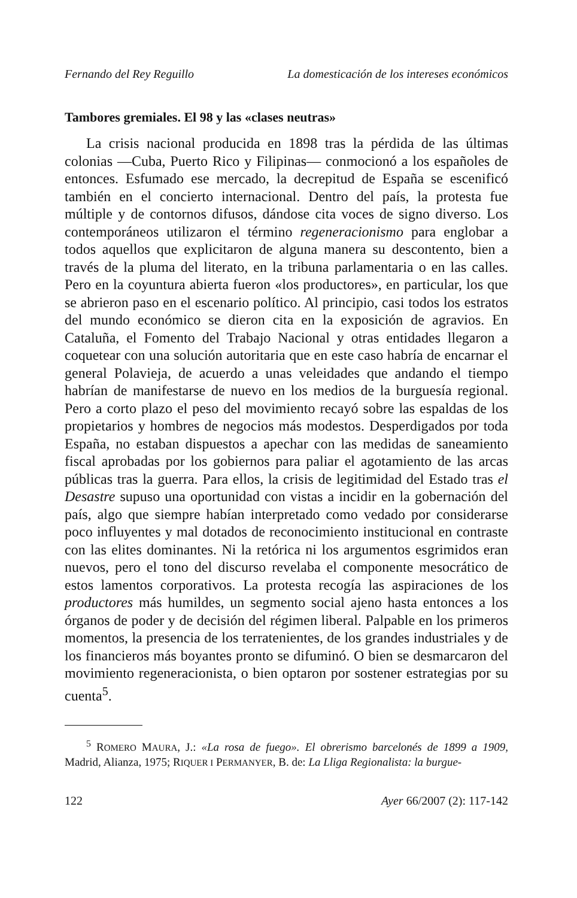Fernando del Rey Reguillo La domesticación de los intereses económicos
Tambores gremiales. El 98 y las «clases neutras»
La crisis nacional producida en 1898 tras la pérdida de las últimas colonias —Cuba, Puerto Rico y Filipinas— conmocionó a los españoles de entonces. Esfumado ese mercado, la decrepitud de España se escenificó también en el concierto internacional. Dentro del país, la protesta fue múltiple y de contornos difusos, dándose cita voces de signo diverso. Los contemporáneos utilizaron el término regeneracionismo para englobar a todos aquellos que explicitaron de alguna manera su descontento, bien a través de la pluma del literato, en la tribuna parlamentaria o en las calles. Pero en la coyuntura abierta fueron «los productores», en particular, los que se abrieron paso en el escenario político. Al principio, casi todos los estratos del mundo económico se dieron cita en la exposición de agravios. En Cataluña, el Fomento del Trabajo Nacional y otras entidades llegaron a coquetear con una solución autoritaria que en este caso habría de encarnar el general Polavieja, de acuerdo a unas veleidades que andando el tiempo habrían de manifestarse de nuevo en los medios de la burguesía regional. Pero a corto plazo el peso del movimiento recayó sobre las espaldas de los propietarios y hombres de negocios más modestos. Desperdigados por toda España, no estaban dispuestos a apechar con las medidas de saneamiento fiscal aprobadas por los gobiernos para paliar el agotamiento de las arcas públicas tras la guerra. Para ellos, la crisis de legitimidad del Estado tras el Desastre supuso una oportunidad con vistas a incidir en la gobernación del país, algo que siempre habían interpretado como vedado por considerarse poco influyentes y mal dotados de reconocimiento institucional en contraste con las elites dominantes. Ni la retórica ni los argumentos esgrimidos eran nuevos, pero el tono del discurso revelaba el componente mesocrático de estos lamentos corporativos. La protesta recogía las aspiraciones de los productores más humildes, un segmento social ajeno hasta entonces a los órganos de poder y de decisión del régimen liberal. Palpable en los primeros momentos, la presencia de los terratenientes, de los grandes industriales y de los financieros más boyantes pronto se difuminó. O bien se desmarcaron del movimiento regeneracionista, o bien optaron por sostener estrategias por su cuenta<sup>5</sup>.
<sup>5</sup> ROMERO MAURA, J.: «La rosa de fuego». El obrerismo barcelonés de 1899 a 1909, Madrid, Alianza, 1975; RIQUER I PERMANYER, B. de: La Lliga Regionalista: la burgue-
122 Ayer 66/2007 (2): 117-142